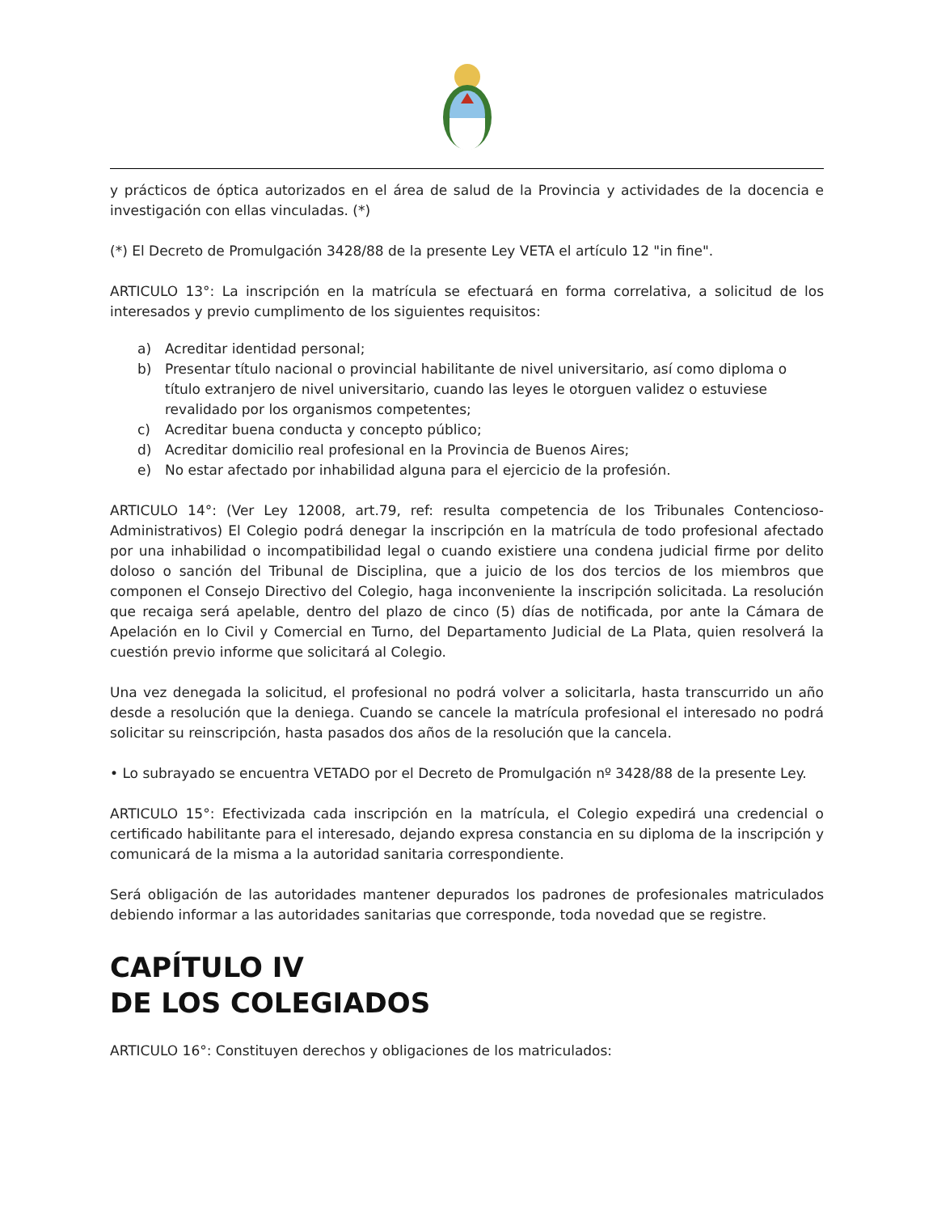y prácticos de óptica autorizados en el área de salud de la Provincia y actividades de la docencia e investigación con ellas vinculadas. (*)
(*) El Decreto de Promulgación 3428/88 de la presente Ley VETA el artículo 12 "in fine".
ARTICULO 13°: La inscripción en la matrícula se efectuará en forma correlativa, a solicitud de los interesados y previo cumplimento de los siguientes requisitos:
a) Acreditar identidad personal;
b) Presentar título nacional o provincial habilitante de nivel universitario, así como diploma o título extranjero de nivel universitario, cuando las leyes le otorguen validez o estuviese revalidado por los organismos competentes;
c) Acreditar buena conducta y concepto público;
d) Acreditar domicilio real profesional en la Provincia de Buenos Aires;
e) No estar afectado por inhabilidad alguna para el ejercicio de la profesión.
ARTICULO 14°: (Ver Ley 12008, art.79, ref: resulta competencia de los Tribunales Contencioso-Administrativos) El Colegio podrá denegar la inscripción en la matrícula de todo profesional afectado por una inhabilidad o incompatibilidad legal o cuando existiere una condena judicial firme por delito doloso o sanción del Tribunal de Disciplina, que a juicio de los dos tercios de los miembros que componen el Consejo Directivo del Colegio, haga inconveniente la inscripción solicitada. La resolución que recaiga será apelable, dentro del plazo de cinco (5) días de notificada, por ante la Cámara de Apelación en lo Civil y Comercial en Turno, del Departamento Judicial de La Plata, quien resolverá la cuestión previo informe que solicitará al Colegio.
Una vez denegada la solicitud, el profesional no podrá volver a solicitarla, hasta transcurrido un año desde a resolución que la deniega. Cuando se cancele la matrícula profesional el interesado no podrá solicitar su reinscripción, hasta pasados dos años de la resolución que la cancela.
• Lo subrayado se encuentra VETADO por el Decreto de Promulgación nº 3428/88 de la presente Ley.
ARTICULO 15°: Efectivizada cada inscripción en la matrícula, el Colegio expedirá una credencial o certificado habilitante para el interesado, dejando expresa constancia en su diploma de la inscripción y comunicará de la misma a la autoridad sanitaria correspondiente.
Será obligación de las autoridades mantener depurados los padrones de profesionales matriculados debiendo informar a las autoridades sanitarias que corresponde, toda novedad que se registre.
CAPÍTULO IV
DE LOS COLEGIADOS
ARTICULO 16°: Constituyen derechos y obligaciones de los matriculados: